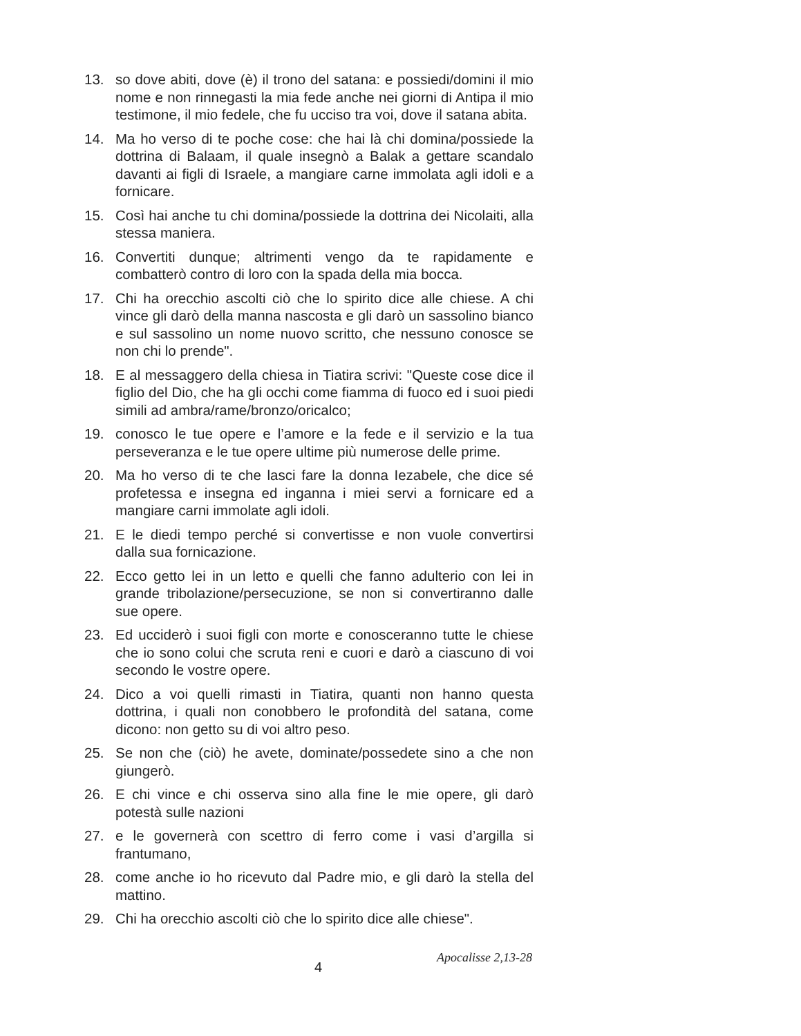13. so dove abiti, dove (è) il trono del satana: e possiedi/domini il mio nome e non rinnegasti la mia fede anche nei giorni di Antipa il mio testimone, il mio fedele, che fu ucciso tra voi, dove il satana abita.
14. Ma ho verso di te poche cose: che hai là chi domina/possiede la dottrina di Balaam, il quale insegnò a Balak a gettare scandalo davanti ai figli di Israele, a mangiare carne immolata agli idoli e a fornicare.
15. Così hai anche tu chi domina/possiede la dottrina dei Nicolaiti, alla stessa maniera.
16. Convertiti dunque; altrimenti vengo da te rapidamente e combatterò contro di loro con la spada della mia bocca.
17. Chi ha orecchio ascolti ciò che lo spirito dice alle chiese. A chi vince gli darò della manna nascosta e gli darò un sassolino bianco e sul sassolino un nome nuovo scritto, che nessuno conosce se non chi lo prende".
18. E al messaggero della chiesa in Tiatira scrivi: "Queste cose dice il figlio del Dio, che ha gli occhi come fiamma di fuoco ed i suoi piedi simili ad ambra/rame/bronzo/oricalco;
19. conosco le tue opere e l’amore e la fede e il servizio e la tua perseveranza e le tue opere ultime più numerose delle prime.
20. Ma ho verso di te che lasci fare la donna Iezabele, che dice sé profetessa e insegna ed inganna i miei servi a fornicare ed a mangiare carni immolate agli idoli.
21. E le diedi tempo perché si convertisse e non vuole convertirsi dalla sua fornicazione.
22. Ecco getto lei in un letto e quelli che fanno adulterio con lei in grande tribolazione/persecuzione, se non si convertiranno dalle sue opere.
23. Ed ucciderò i suoi figli con morte e conosceranno tutte le chiese che io sono colui che scruta reni e cuori e darò a ciascuno di voi secondo le vostre opere.
24. Dico a voi quelli rimasti in Tiatira, quanti non hanno questa dottrina, i quali non conobbero le profondità del satana, come dicono: non getto su di voi altro peso.
25. Se non che (ciò) he avete, dominate/possedete sino a che non giungerò.
26. E chi vince e chi osserva sino alla fine le mie opere, gli darò potestà sulle nazioni
27. e le governerà con scettro di ferro come i vasi d’argilla si frantumano,
28. come anche io ho ricevuto dal Padre mio, e gli darò la stella del mattino.
29. Chi ha orecchio ascolti ciò che lo spirito dice alle chiese".
4
Apocalisse 2,13-28